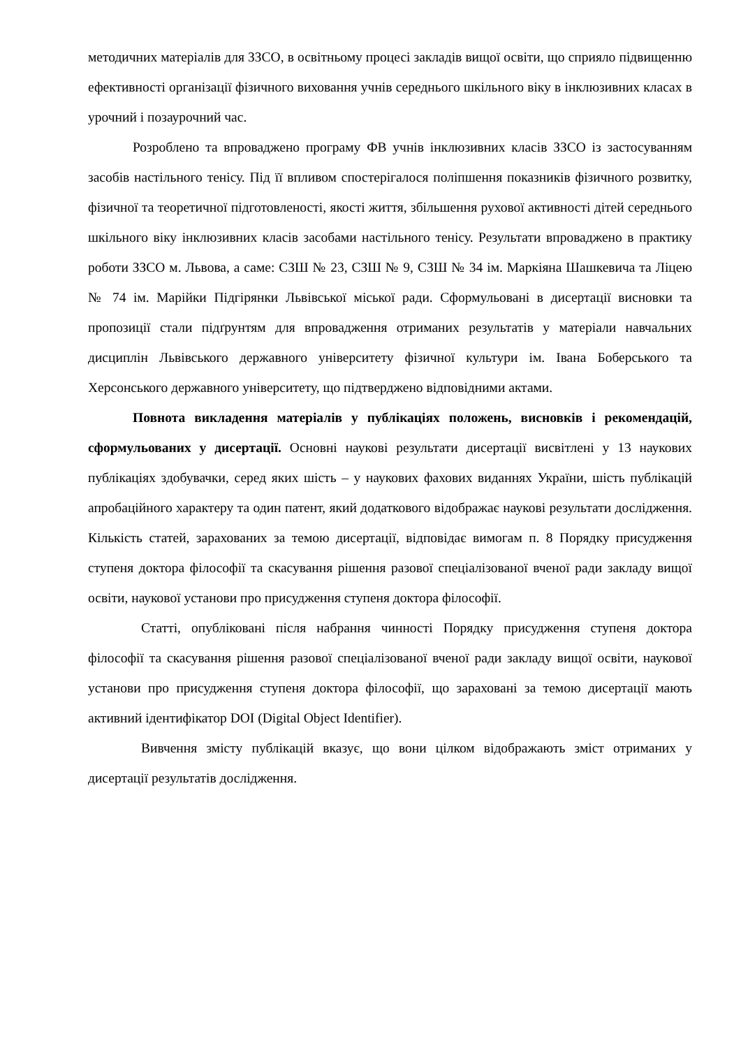методичних матеріалів для ЗЗСО, в освітньому процесі закладів вищої освіти, що сприяло підвищенню ефективності організації фізичного виховання учнів середнього шкільного віку в інклюзивних класах в урочний і позаурочний час.
Розроблено та впроваджено програму ФВ учнів інклюзивних класів ЗЗСО із застосуванням засобів настільного тенісу. Під її впливом спостерігалося поліпшення показників фізичного розвитку, фізичної та теоретичної підготовленості, якості життя, збільшення рухової активності дітей середнього шкільного віку інклюзивних класів засобами настільного тенісу. Результати впроваджено в практику роботи ЗЗСО м. Львова, а саме: СЗШ № 23, СЗШ № 9, СЗШ № 34 ім. Маркіяна Шашкевича та Ліцею № 74 ім. Марійки Підгірянки Львівської міської ради. Сформульовані в дисертації висновки та пропозиції стали підґрунтям для впровадження отриманих результатів у матеріали навчальних дисциплін Львівського державного університету фізичної культури ім. Івана Боберського та Херсонського державного університету, що підтверджено відповідними актами.
Повнота викладення матеріалів у публікаціях положень, висновків і рекомендацій, сформульованих у дисертації. Основні наукові результати дисертації висвітлені у 13 наукових публікаціях здобувачки, серед яких шість – у наукових фахових виданнях України, шість публікацій апробаційного характеру та один патент, який додаткового відображає наукові результати дослідження. Кількість статей, зарахованих за темою дисертації, відповідає вимогам п. 8 Порядку присудження ступеня доктора філософії та скасування рішення разової спеціалізованої вченої ради закладу вищої освіти, наукової установи про присудження ступеня доктора філософії.
Статті, опубліковані після набрання чинності Порядку присудження ступеня доктора філософії та скасування рішення разової спеціалізованої вченої ради закладу вищої освіти, наукової установи про присудження ступеня доктора філософії, що зараховані за темою дисертації мають активний ідентифікатор DOI (Digital Object Identifier).
Вивчення змісту публікацій вказує, що вони цілком відображають зміст отриманих у дисертації результатів дослідження.